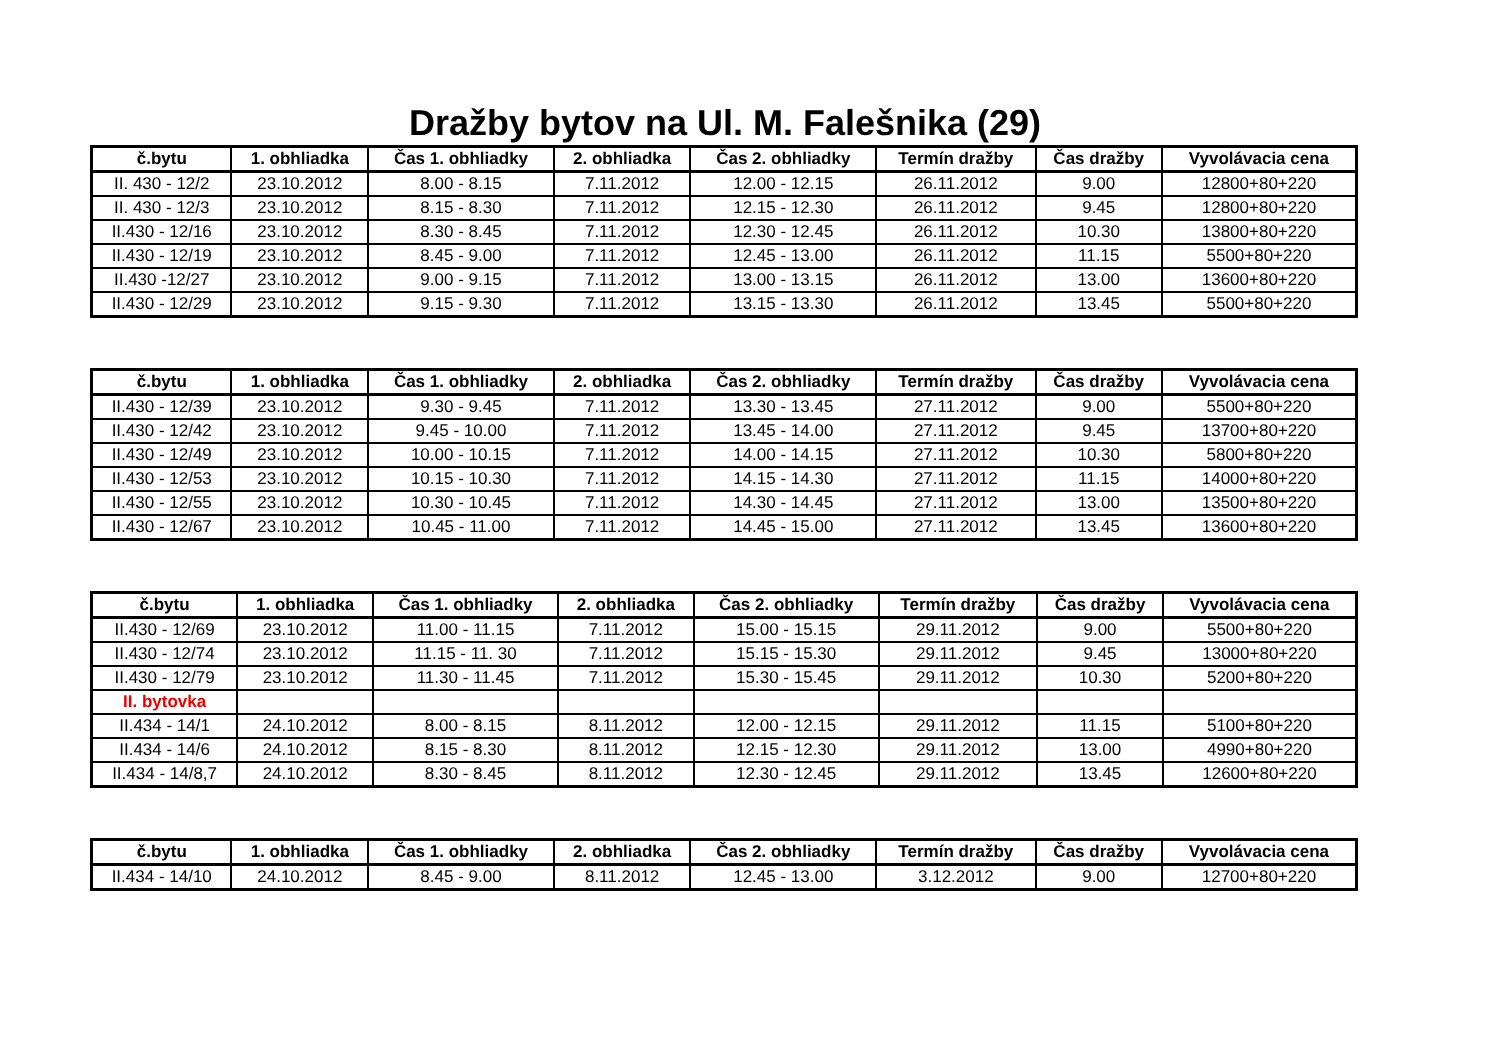Dražby bytov na Ul. M. Falešnika (29)
| č.bytu | 1. obhliadka | Čas 1. obhliadky | 2. obhliadka | Čas 2. obhliadky | Termín dražby | Čas dražby | Vyvolávacia cena |
| --- | --- | --- | --- | --- | --- | --- | --- |
| II. 430 - 12/2 | 23.10.2012 | 8.00 - 8.15 | 7.11.2012 | 12.00 - 12.15 | 26.11.2012 | 9.00 | 12800+80+220 |
| II. 430 - 12/3 | 23.10.2012 | 8.15 - 8.30 | 7.11.2012 | 12.15 - 12.30 | 26.11.2012 | 9.45 | 12800+80+220 |
| II.430 - 12/16 | 23.10.2012 | 8.30 - 8.45 | 7.11.2012 | 12.30 - 12.45 | 26.11.2012 | 10.30 | 13800+80+220 |
| II.430 - 12/19 | 23.10.2012 | 8.45 - 9.00 | 7.11.2012 | 12.45 - 13.00 | 26.11.2012 | 11.15 | 5500+80+220 |
| II.430 -12/27 | 23.10.2012 | 9.00 - 9.15 | 7.11.2012 | 13.00 - 13.15 | 26.11.2012 | 13.00 | 13600+80+220 |
| II.430 - 12/29 | 23.10.2012 | 9.15 - 9.30 | 7.11.2012 | 13.15 - 13.30 | 26.11.2012 | 13.45 | 5500+80+220 |
| č.bytu | 1. obhliadka | Čas 1. obhliadky | 2. obhliadka | Čas 2. obhliadky | Termín dražby | Čas dražby | Vyvolávacia cena |
| --- | --- | --- | --- | --- | --- | --- | --- |
| II.430 - 12/39 | 23.10.2012 | 9.30 - 9.45 | 7.11.2012 | 13.30 - 13.45 | 27.11.2012 | 9.00 | 5500+80+220 |
| II.430 - 12/42 | 23.10.2012 | 9.45 - 10.00 | 7.11.2012 | 13.45 - 14.00 | 27.11.2012 | 9.45 | 13700+80+220 |
| II.430 - 12/49 | 23.10.2012 | 10.00 - 10.15 | 7.11.2012 | 14.00 - 14.15 | 27.11.2012 | 10.30 | 5800+80+220 |
| II.430 - 12/53 | 23.10.2012 | 10.15 - 10.30 | 7.11.2012 | 14.15 - 14.30 | 27.11.2012 | 11.15 | 14000+80+220 |
| II.430 - 12/55 | 23.10.2012 | 10.30 - 10.45 | 7.11.2012 | 14.30 - 14.45 | 27.11.2012 | 13.00 | 13500+80+220 |
| II.430 - 12/67 | 23.10.2012 | 10.45 - 11.00 | 7.11.2012 | 14.45 - 15.00 | 27.11.2012 | 13.45 | 13600+80+220 |
| č.bytu | 1. obhliadka | Čas 1. obhliadky | 2. obhliadka | Čas 2. obhliadky | Termín dražby | Čas dražby | Vyvolávacia cena |
| --- | --- | --- | --- | --- | --- | --- | --- |
| II.430 - 12/69 | 23.10.2012 | 11.00 - 11.15 | 7.11.2012 | 15.00 - 15.15 | 29.11.2012 | 9.00 | 5500+80+220 |
| II.430 - 12/74 | 23.10.2012 | 11.15 - 11. 30 | 7.11.2012 | 15.15 - 15.30 | 29.11.2012 | 9.45 | 13000+80+220 |
| II.430 - 12/79 | 23.10.2012 | 11.30 - 11.45 | 7.11.2012 | 15.30 - 15.45 | 29.11.2012 | 10.30 | 5200+80+220 |
| II. bytovka | | | | | | | |
| II.434 - 14/1 | 24.10.2012 | 8.00 - 8.15 | 8.11.2012 | 12.00 - 12.15 | 29.11.2012 | 11.15 | 5100+80+220 |
| II.434 - 14/6 | 24.10.2012 | 8.15 - 8.30 | 8.11.2012 | 12.15 - 12.30 | 29.11.2012 | 13.00 | 4990+80+220 |
| II.434 - 14/8,7 | 24.10.2012 | 8.30 - 8.45 | 8.11.2012 | 12.30 - 12.45 | 29.11.2012 | 13.45 | 12600+80+220 |
| č.bytu | 1. obhliadka | Čas 1. obhliadky | 2. obhliadka | Čas 2. obhliadky | Termín dražby | Čas dražby | Vyvolávacia cena |
| --- | --- | --- | --- | --- | --- | --- | --- |
| II.434 - 14/10 | 24.10.2012 | 8.45 - 9.00 | 8.11.2012 | 12.45 - 13.00 | 3.12.2012 | 9.00 | 12700+80+220 |